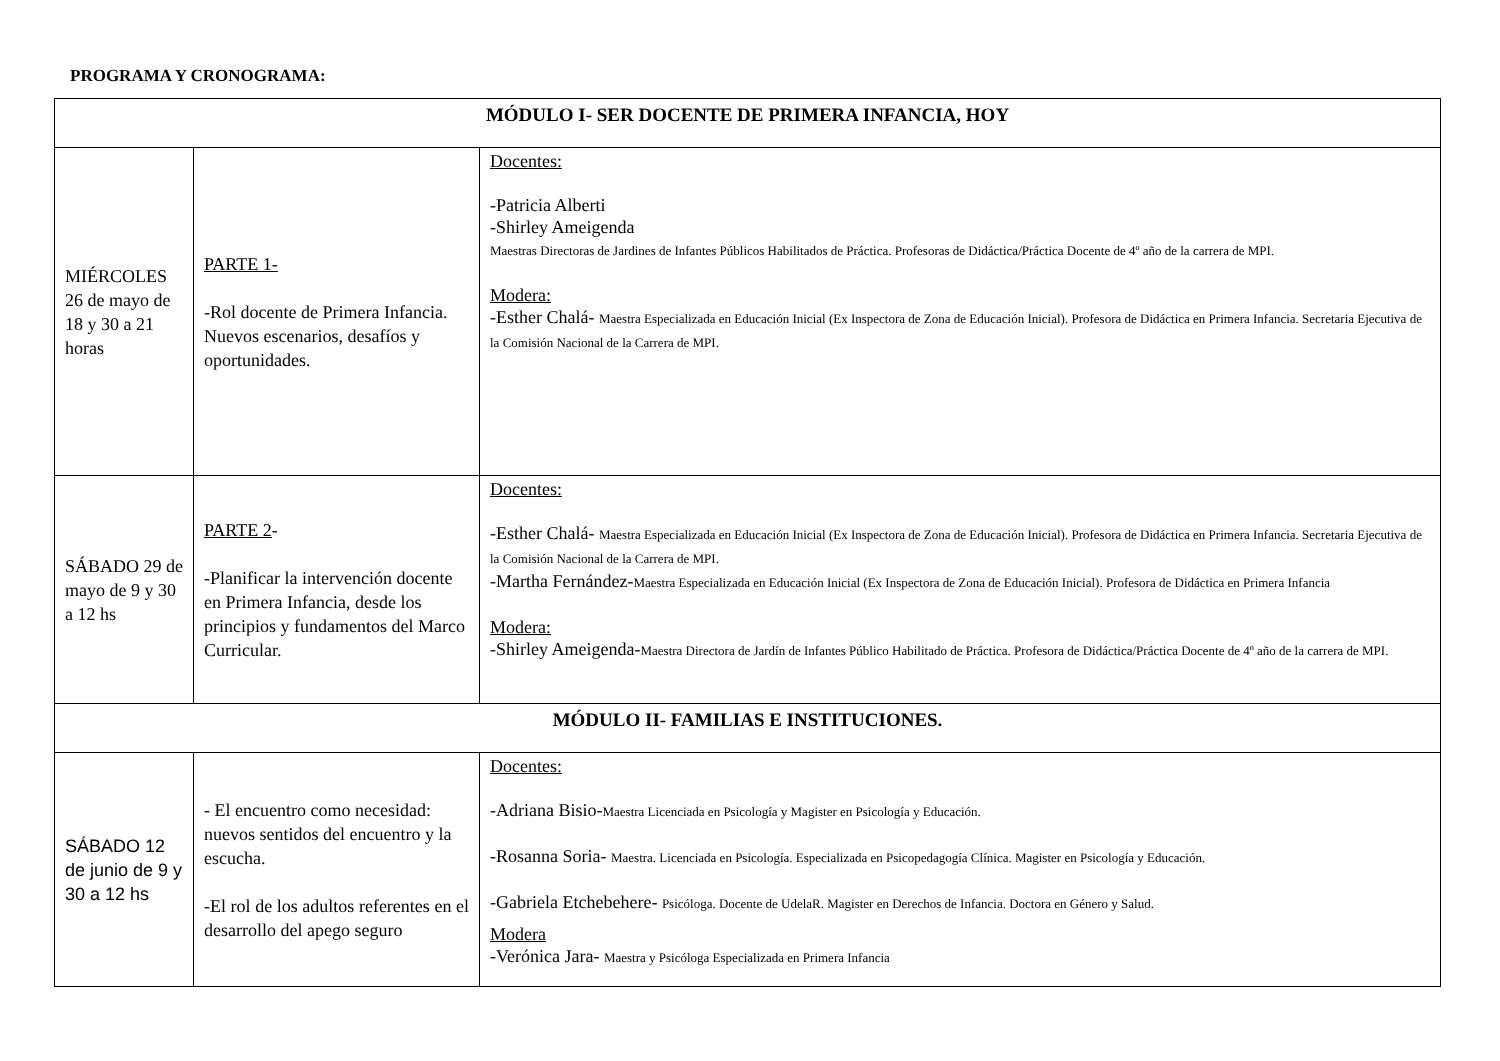PROGRAMA Y CRONOGRAMA:
| MÓDULO I- SER DOCENTE DE PRIMERA INFANCIA, HOY | | |
| MIÉRCOLES 26 de mayo de 18 y 30 a 21 horas | PARTE 1- -Rol docente de Primera Infancia. Nuevos escenarios, desafíos y oportunidades. | Docentes: -Patricia Alberti -Shirley Ameigenda Maestras Directoras de Jardines de Infantes Públicos Habilitados de Práctica. Profesoras de Didáctica/Práctica Docente de 4º año de la carrera de MPI. Modera: -Esther Chalá- Maestra Especializada en Educación Inicial (Ex Inspectora de Zona de Educación Inicial). Profesora de Didáctica en Primera Infancia. Secretaria Ejecutiva de la Comisión Nacional de la Carrera de MPI. |
| SÁBADO 29 de mayo de 9 y 30 a 12 hs | PARTE 2 - -Planificar la intervención docente en Primera Infancia, desde los principios y fundamentos del Marco Curricular. | Docentes: -Esther Chalá- Maestra Especializada en Educación Inicial (Ex Inspectora de Zona de Educación Inicial). Profesora de Didáctica en Primera Infancia. Secretaria Ejecutiva de la Comisión Nacional de la Carrera de MPI. -Martha Fernández- Maestra Especializada en Educación Inicial (Ex Inspectora de Zona de Educación Inicial). Profesora de Didáctica en Primera Infancia Modera: -Shirley Ameigenda- Maestra Directora de Jardín de Infantes Público Habilitado de Práctica. Profesora de Didáctica/Práctica Docente de 4º año de la carrera de MPI. |
| MÓDULO II- FAMILIAS E INSTITUCIONES. | | |
| SÁBADO 12 de junio de 9 y 30 a 12 hs | - El encuentro como necesidad: nuevos sentidos del encuentro y la escucha. -El rol de los adultos referentes en el desarrollo del apego seguro | Docentes: -Adriana Bisio- Maestra Licenciada en Psicología y Magister en Psicología y Educación. -Rosanna Soria- Maestra. Licenciada en Psicología. Especializada en Psicopedagogía Clínica. Magister en Psicología y Educación. -Gabriela Etchebehere- Psicóloga. Docente de UdelaR. Magister en Derechos de Infancia. Doctora en Género y Salud. Modera -Verónica Jara- Maestra y Psicóloga Especializada en Primera Infancia |